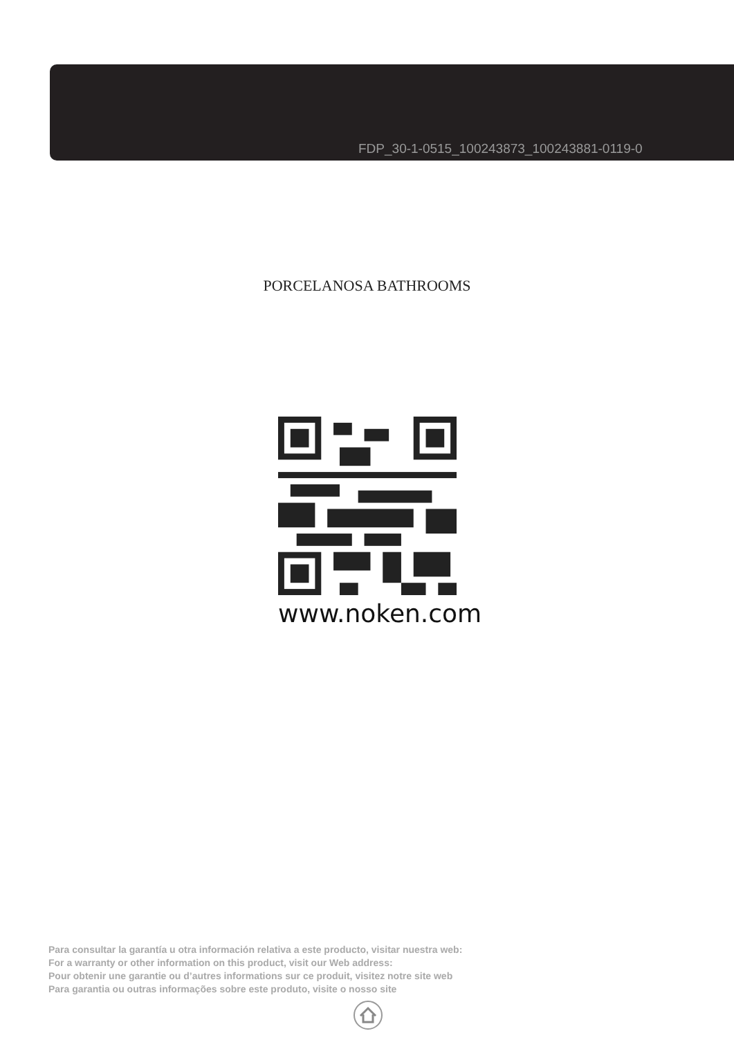FDP_30-1-0515_100243873_100243881-0119-0
PORCELANOSA BATHROOMS
www.noken.com
Para consultar la garantía u otra información relativa a este producto, visitar nuestra web:
For a warranty or other information on this product, visit our Web address:
Pour obtenir une garantie ou d’autres informations sur ce produit, visitez notre site web
Para garantia ou outras informações sobre este produto, visite o nosso site